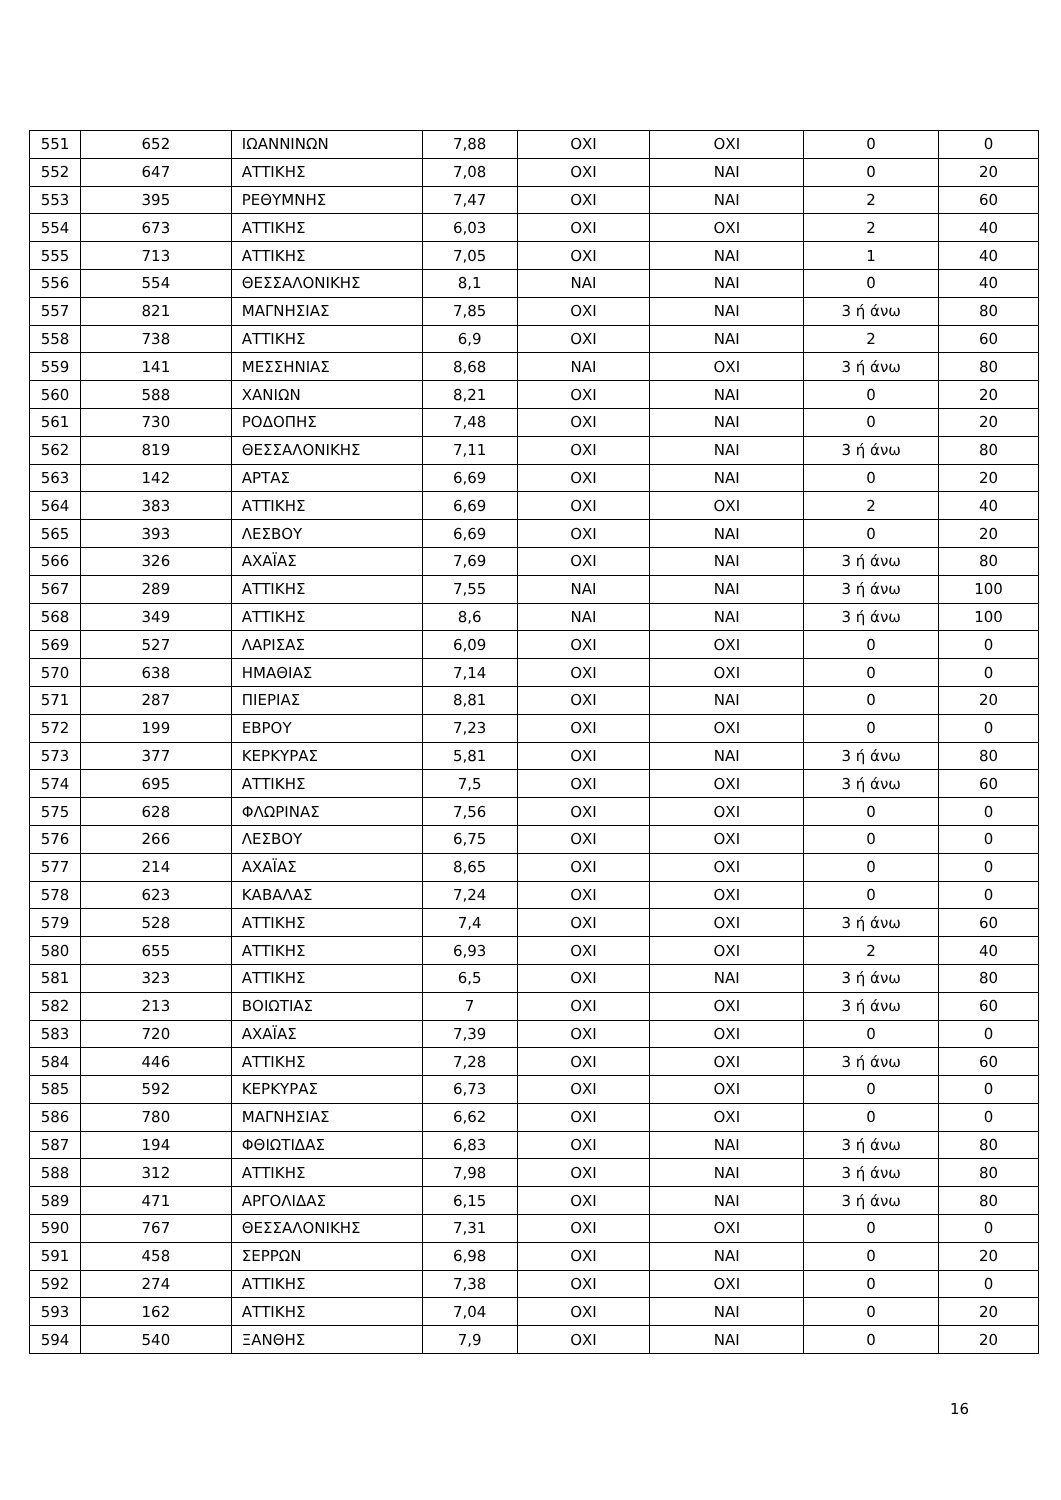| 551 | 652 | ΙΩΑΝΝΙΝΩΝ | 7,88 | ΟΧΙ | ΟΧΙ | 0 | 0 |
| 552 | 647 | ΑΤΤΙΚΗΣ | 7,08 | ΟΧΙ | ΝΑΙ | 0 | 20 |
| 553 | 395 | ΡΕΘΥΜΝΗΣ | 7,47 | ΟΧΙ | ΝΑΙ | 2 | 60 |
| 554 | 673 | ΑΤΤΙΚΗΣ | 6,03 | ΟΧΙ | ΟΧΙ | 2 | 40 |
| 555 | 713 | ΑΤΤΙΚΗΣ | 7,05 | ΟΧΙ | ΝΑΙ | 1 | 40 |
| 556 | 554 | ΘΕΣΣΑΛΟΝΙΚΗΣ | 8,1 | ΝΑΙ | ΝΑΙ | 0 | 40 |
| 557 | 821 | ΜΑΓΝΗΣΙΑΣ | 7,85 | ΟΧΙ | ΝΑΙ | 3 ή άνω | 80 |
| 558 | 738 | ΑΤΤΙΚΗΣ | 6,9 | ΟΧΙ | ΝΑΙ | 2 | 60 |
| 559 | 141 | ΜΕΣΣΗΝΙΑΣ | 8,68 | ΝΑΙ | ΟΧΙ | 3 ή άνω | 80 |
| 560 | 588 | ΧΑΝΙΩΝ | 8,21 | ΟΧΙ | ΝΑΙ | 0 | 20 |
| 561 | 730 | ΡΟΔΟΠΗΣ | 7,48 | ΟΧΙ | ΝΑΙ | 0 | 20 |
| 562 | 819 | ΘΕΣΣΑΛΟΝΙΚΗΣ | 7,11 | ΟΧΙ | ΝΑΙ | 3 ή άνω | 80 |
| 563 | 142 | ΑΡΤΑΣ | 6,69 | ΟΧΙ | ΝΑΙ | 0 | 20 |
| 564 | 383 | ΑΤΤΙΚΗΣ | 6,69 | ΟΧΙ | ΟΧΙ | 2 | 40 |
| 565 | 393 | ΛΕΣΒΟΥ | 6,69 | ΟΧΙ | ΝΑΙ | 0 | 20 |
| 566 | 326 | ΑΧΑΪΑΣ | 7,69 | ΟΧΙ | ΝΑΙ | 3 ή άνω | 80 |
| 567 | 289 | ΑΤΤΙΚΗΣ | 7,55 | ΝΑΙ | ΝΑΙ | 3 ή άνω | 100 |
| 568 | 349 | ΑΤΤΙΚΗΣ | 8,6 | ΝΑΙ | ΝΑΙ | 3 ή άνω | 100 |
| 569 | 527 | ΛΑΡΙΣΑΣ | 6,09 | ΟΧΙ | ΟΧΙ | 0 | 0 |
| 570 | 638 | ΗΜΑΘΙΑΣ | 7,14 | ΟΧΙ | ΟΧΙ | 0 | 0 |
| 571 | 287 | ΠΙΕΡΙΑΣ | 8,81 | ΟΧΙ | ΝΑΙ | 0 | 20 |
| 572 | 199 | ΕΒΡΟΥ | 7,23 | ΟΧΙ | ΟΧΙ | 0 | 0 |
| 573 | 377 | ΚΕΡΚΥΡΑΣ | 5,81 | ΟΧΙ | ΝΑΙ | 3 ή άνω | 80 |
| 574 | 695 | ΑΤΤΙΚΗΣ | 7,5 | ΟΧΙ | ΟΧΙ | 3 ή άνω | 60 |
| 575 | 628 | ΦΛΩΡΙΝΑΣ | 7,56 | ΟΧΙ | ΟΧΙ | 0 | 0 |
| 576 | 266 | ΛΕΣΒΟΥ | 6,75 | ΟΧΙ | ΟΧΙ | 0 | 0 |
| 577 | 214 | ΑΧΑΪΑΣ | 8,65 | ΟΧΙ | ΟΧΙ | 0 | 0 |
| 578 | 623 | ΚΑΒΑΛΑΣ | 7,24 | ΟΧΙ | ΟΧΙ | 0 | 0 |
| 579 | 528 | ΑΤΤΙΚΗΣ | 7,4 | ΟΧΙ | ΟΧΙ | 3 ή άνω | 60 |
| 580 | 655 | ΑΤΤΙΚΗΣ | 6,93 | ΟΧΙ | ΟΧΙ | 2 | 40 |
| 581 | 323 | ΑΤΤΙΚΗΣ | 6,5 | ΟΧΙ | ΝΑΙ | 3 ή άνω | 80 |
| 582 | 213 | ΒΟΙΩΤΙΑΣ | 7 | ΟΧΙ | ΟΧΙ | 3 ή άνω | 60 |
| 583 | 720 | ΑΧΑΪΑΣ | 7,39 | ΟΧΙ | ΟΧΙ | 0 | 0 |
| 584 | 446 | ΑΤΤΙΚΗΣ | 7,28 | ΟΧΙ | ΟΧΙ | 3 ή άνω | 60 |
| 585 | 592 | ΚΕΡΚΥΡΑΣ | 6,73 | ΟΧΙ | ΟΧΙ | 0 | 0 |
| 586 | 780 | ΜΑΓΝΗΣΙΑΣ | 6,62 | ΟΧΙ | ΟΧΙ | 0 | 0 |
| 587 | 194 | ΦΘΙΩΤΙΔΑΣ | 6,83 | ΟΧΙ | ΝΑΙ | 3 ή άνω | 80 |
| 588 | 312 | ΑΤΤΙΚΗΣ | 7,98 | ΟΧΙ | ΝΑΙ | 3 ή άνω | 80 |
| 589 | 471 | ΑΡΓΟΛΙΔΑΣ | 6,15 | ΟΧΙ | ΝΑΙ | 3 ή άνω | 80 |
| 590 | 767 | ΘΕΣΣΑΛΟΝΙΚΗΣ | 7,31 | ΟΧΙ | ΟΧΙ | 0 | 0 |
| 591 | 458 | ΣΕΡΡΩΝ | 6,98 | ΟΧΙ | ΝΑΙ | 0 | 20 |
| 592 | 274 | ΑΤΤΙΚΗΣ | 7,38 | ΟΧΙ | ΟΧΙ | 0 | 0 |
| 593 | 162 | ΑΤΤΙΚΗΣ | 7,04 | ΟΧΙ | ΝΑΙ | 0 | 20 |
| 594 | 540 | ΞΑΝΘΗΣ | 7,9 | ΟΧΙ | ΝΑΙ | 0 | 20 |
16